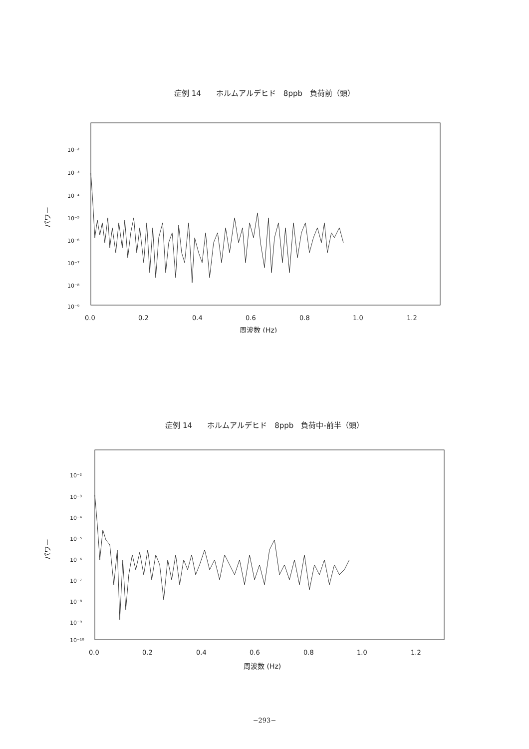症例 14　　ホルムアルデヒド　8ppb　負荷前（頭）
10⁻²
10⁻³
10⁻⁴
10⁻⁵
10⁻⁶
10⁻⁷
10⁻⁸
10⁻⁹
0.0
0.2
0.4
0.6
0.8
1.0
1.2
周波数 (Hz)
パワー
症例 14　　ホルムアルデヒド　8ppb　負荷中-前半（頭）
10⁻²
10⁻³
10⁻⁴
10⁻⁵
10⁻⁶
10⁻⁷
10⁻⁸
10⁻⁹
10⁻¹⁰
0.0
0.2
0.4
0.6
0.8
1.0
1.2
周波数 (Hz)
パワー
−293−